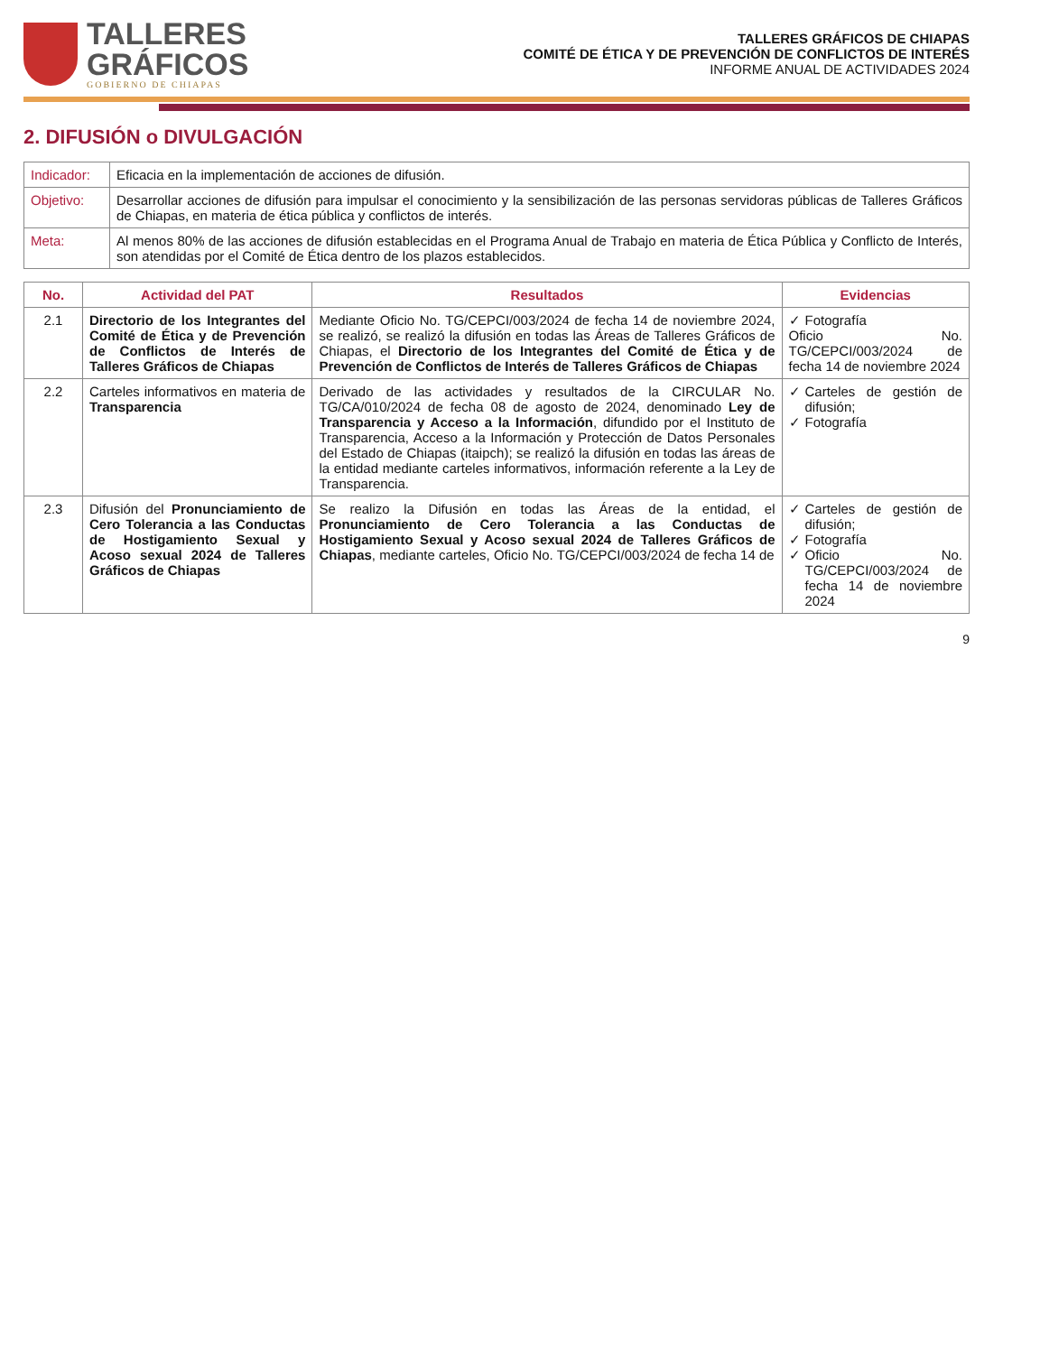TALLERES
GRÁFICOS
GOBIERNO DE CHIAPAS
TALLERES GRÁFICOS DE CHIAPAS
COMITÉ DE ÉTICA Y DE PREVENCIÓN DE CONFLICTOS DE INTERÉS
INFORME ANUAL DE ACTIVIDADES 2024
2. DIFUSIÓN o DIVULGACIÓN
| Indicador: | Eficacia en la implementación de acciones de difusión. |
| Objetivo: | Desarrollar acciones de difusión para impulsar el conocimiento y la sensibilización de las personas servidoras públicas de Talleres Gráficos de Chiapas, en materia de ética pública y conflictos de interés. |
| Meta: | Al menos 80% de las acciones de difusión establecidas en el Programa Anual de Trabajo en materia de Ética Pública y Conflicto de Interés, son atendidas por el Comité de Ética dentro de los plazos establecidos. |
| No. | Actividad del PAT | Resultados | Evidencias |
| --- | --- | --- | --- |
| 2.1 | Directorio de los Integrantes del Comité de Ética y de Prevención de Conflictos de Interés de Talleres Gráficos de Chiapas | Mediante Oficio No. TG/CEPCI/003/2024 de fecha 14 de noviembre 2024, se realizó, se realizó la difusión en todas las Áreas de Talleres Gráficos de Chiapas, el Directorio de los Integrantes del Comité de Ética y de Prevención de Conflictos de Interés de Talleres Gráficos de Chiapas | Fotografía Oficio No. TG/CEPCI/003/2024 de fecha 14 de noviembre 2024 |
| 2.2 | Carteles informativos en materia de Transparencia | Derivado de las actividades y resultados de la CIRCULAR No. TG/CA/010/2024 de fecha 08 de agosto de 2024, denominado Ley de Transparencia y Acceso a la Información , difundido por el Instituto de Transparencia, Acceso a la Información y Protección de Datos Personales del Estado de Chiapas (itaipch); se realizó la difusión en todas las áreas de la entidad mediante carteles informativos, información referente a la Ley de Transparencia. | Carteles de gestión de difusión; Fotografía |
| 2.3 | Difusión del Pronunciamiento de Cero Tolerancia a las Conductas de Hostigamiento Sexual y Acoso sexual 2024 de Talleres Gráficos de Chiapas | Se realizo la Difusión en todas las Áreas de la entidad, el Pronunciamiento de Cero Tolerancia a las Conductas de Hostigamiento Sexual y Acoso sexual 2024 de Talleres Gráficos de Chiapas , mediante carteles, Oficio No. TG/CEPCI/003/2024 de fecha 14 de | Carteles de gestión de difusión; Fotografía Oficio No. TG/CEPCI/003/2024 de fecha 14 de noviembre 2024 |
9